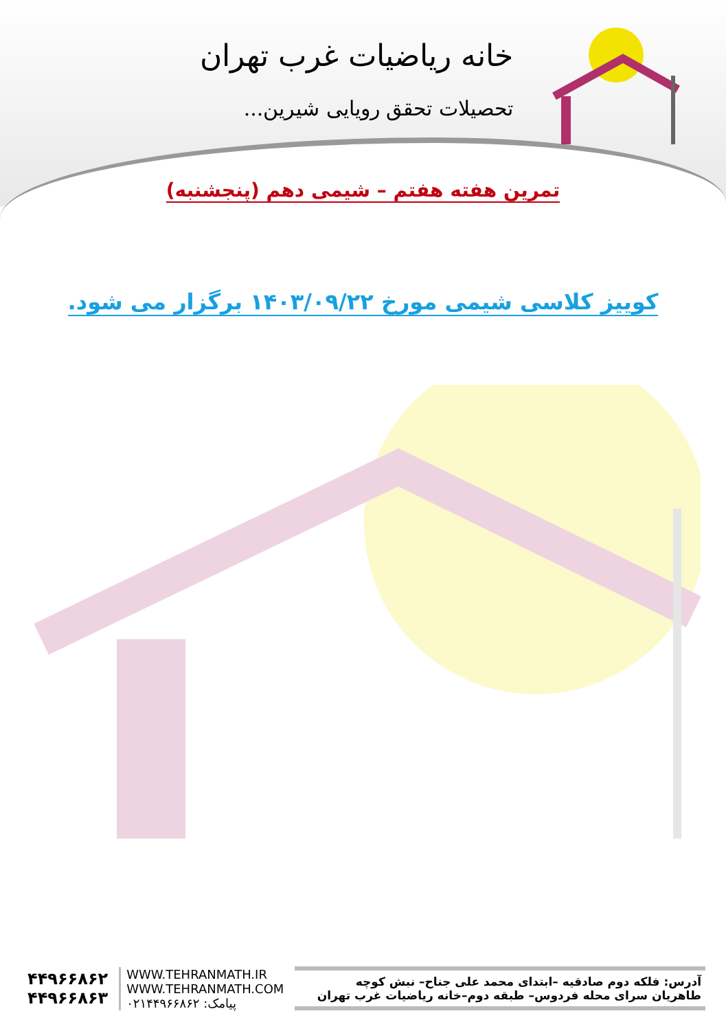خانه ریاضیات غرب تهران
تحصیلات تحقق رویایی شیرین...
تمرین هفته هفتم – شیمی دهم (پنجشنبه)
کوییز کلاسی شیمی مورخ ۱۴۰۳/۰۹/۲۲ برگزار می شود.
آدرس: فلکه دوم صادقیه –ابتدای محمد علی جناح– نبش کوچه
طاهریان سرای محله فردوس– طبقه دوم–خانه ریاضیات غرب تهران
WWW.TEHRANMATH.IR
WWW.TEHRANMATH.COM
پیامک: ۰۲۱۴۴۹۶۶۸۶۲
۴۴۹۶۶۸۶۲
۴۴۹۶۶۸۶۳